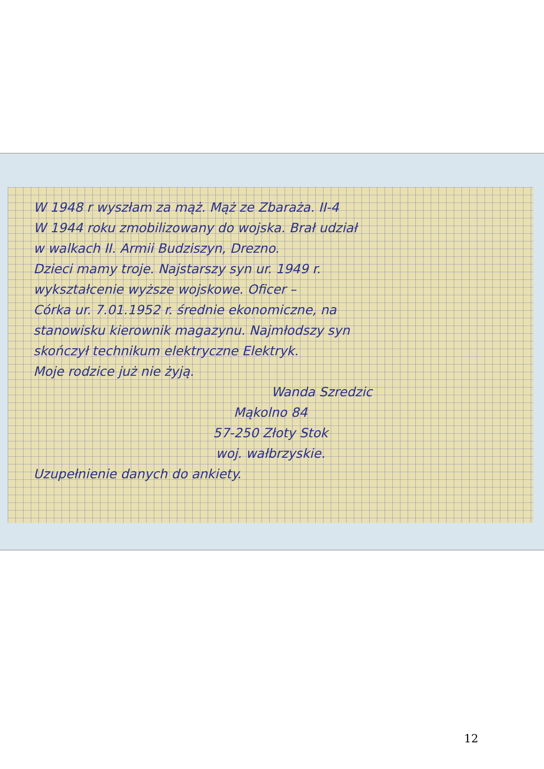W 1948 r wyszłam za mąż. Mąż ze Zbaraża. II-4
W 1944 roku zmobilizowany do wojska. Brał udział
w walkach II. Armii Budziszyn, Drezno.
Dzieci mamy troje. Najstarszy syn ur. 1949 r.
wykształcenie wyższe wojskowe. Oficer –
Córka ur. 7.01.1952 r. średnie ekonomiczne, na
stanowisku kierownik magazynu. Najmłodszy syn
skończył technikum elektryczne Elektryk.
Moje rodzice już nie żyją.
Wanda Szredzic
Mąkolno 84
57-250 Złoty Stok
woj. wałbrzyskie.
Uzupełnienie danych do ankiety.
12